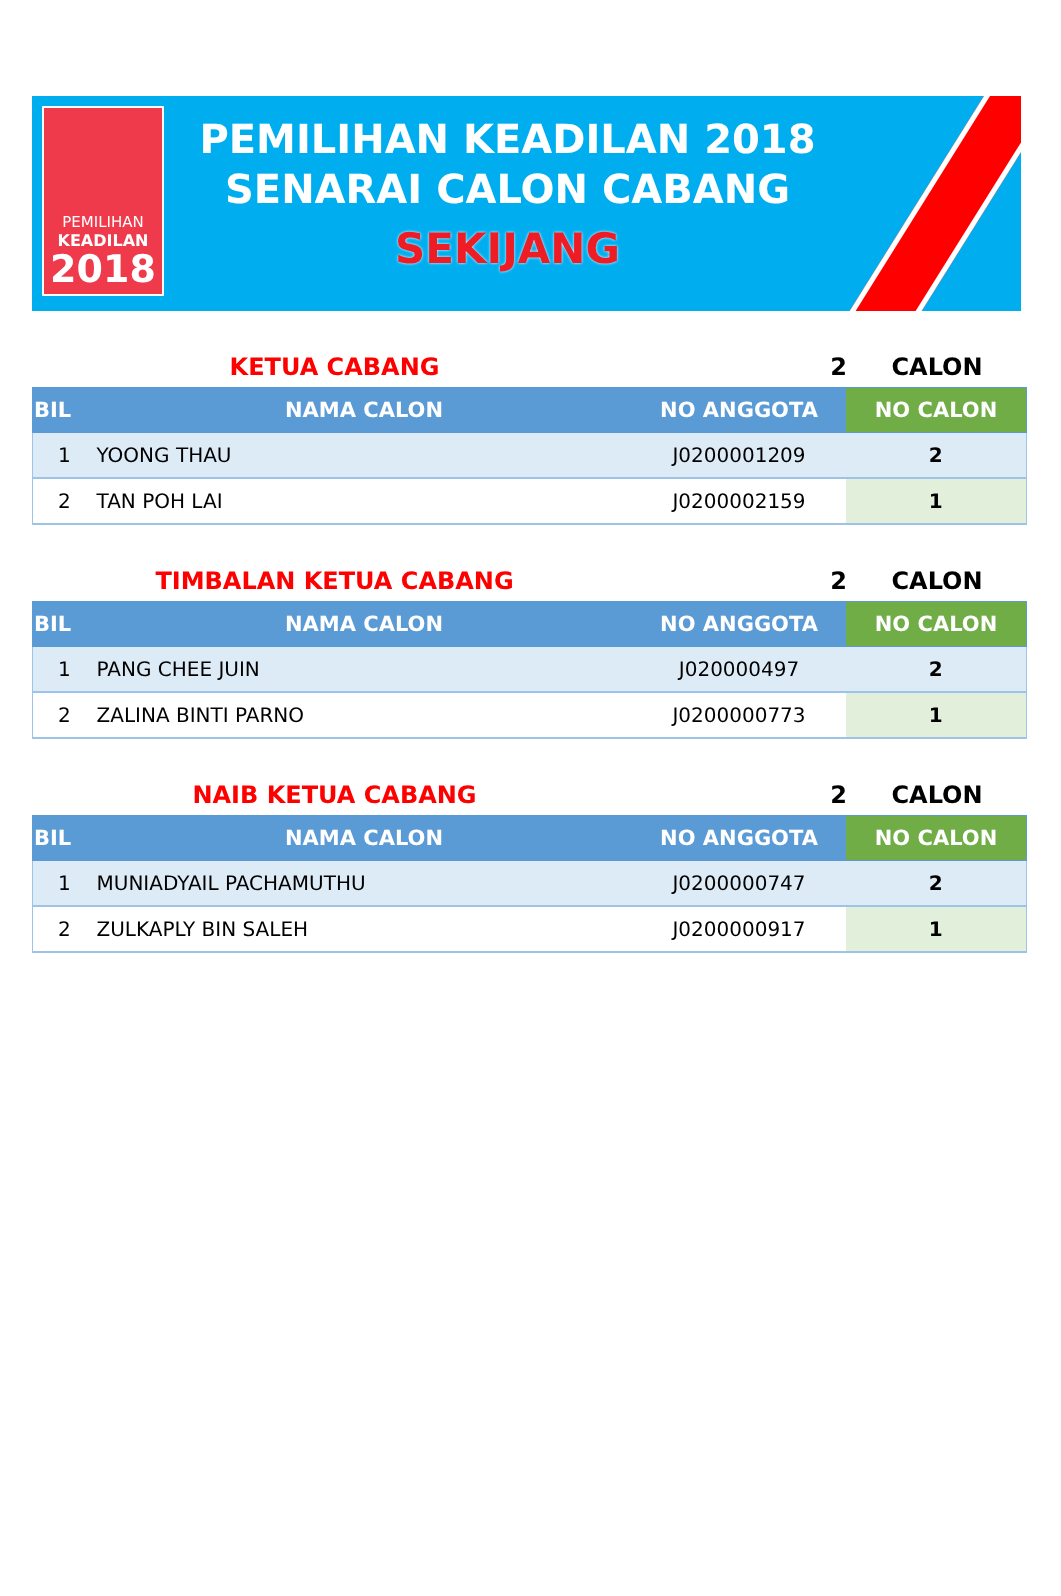PEMILIHAN
KEADILAN
2018
PEMILIHAN KEADILAN 2018
SENARAI CALON CABANG
SEKIJANG
KETUA CABANG 2 CALON
| BIL | NAMA CALON | NO ANGGOTA | NO CALON |
| --- | --- | --- | --- |
| 1 | YOONG THAU | J0200001209 | 2 |
| 2 | TAN POH LAI | J0200002159 | 1 |
TIMBALAN KETUA CABANG 2 CALON
| BIL | NAMA CALON | NO ANGGOTA | NO CALON |
| --- | --- | --- | --- |
| 1 | PANG CHEE JUIN | J020000497 | 2 |
| 2 | ZALINA BINTI PARNO | J0200000773 | 1 |
NAIB KETUA CABANG 2 CALON
| BIL | NAMA CALON | NO ANGGOTA | NO CALON |
| --- | --- | --- | --- |
| 1 | MUNIADYAIL PACHAMUTHU | J0200000747 | 2 |
| 2 | ZULKAPLY BIN SALEH | J0200000917 | 1 |